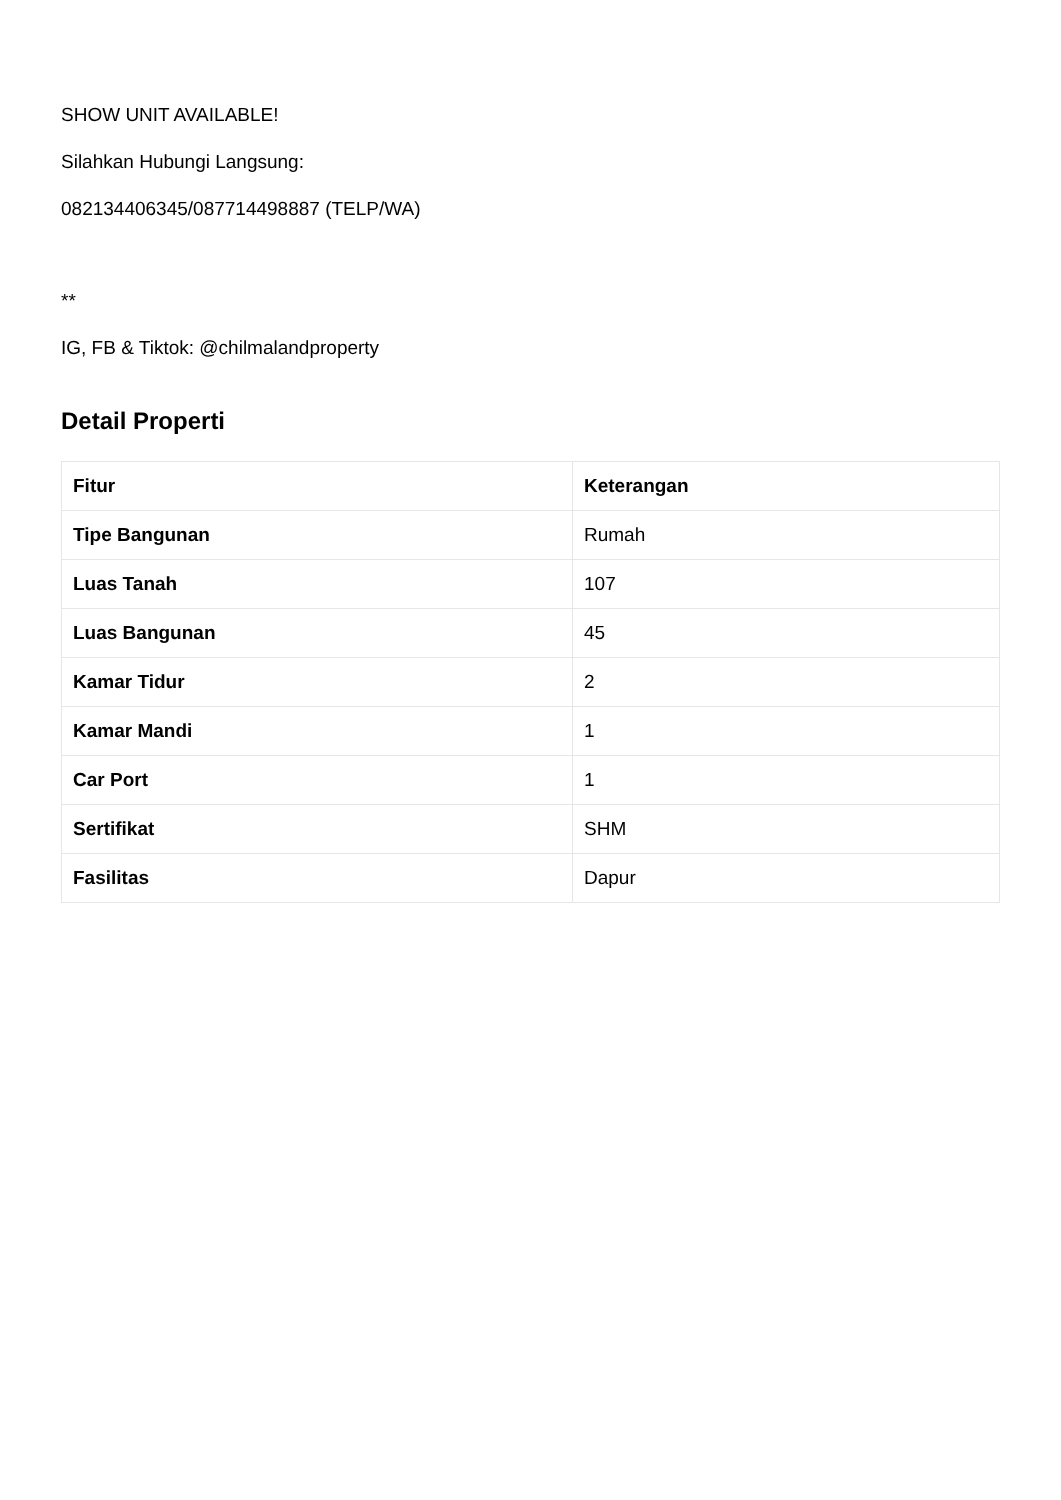SHOW UNIT AVAILABLE!
Silahkan Hubungi Langsung:
082134406345/087714498887 (TELP/WA)
**
IG, FB & Tiktok: @chilmalandproperty
Detail Properti
| Fitur | Keterangan |
| --- | --- |
| Tipe Bangunan | Rumah |
| Luas Tanah | 107 |
| Luas Bangunan | 45 |
| Kamar Tidur | 2 |
| Kamar Mandi | 1 |
| Car Port | 1 |
| Sertifikat | SHM |
| Fasilitas | Dapur |